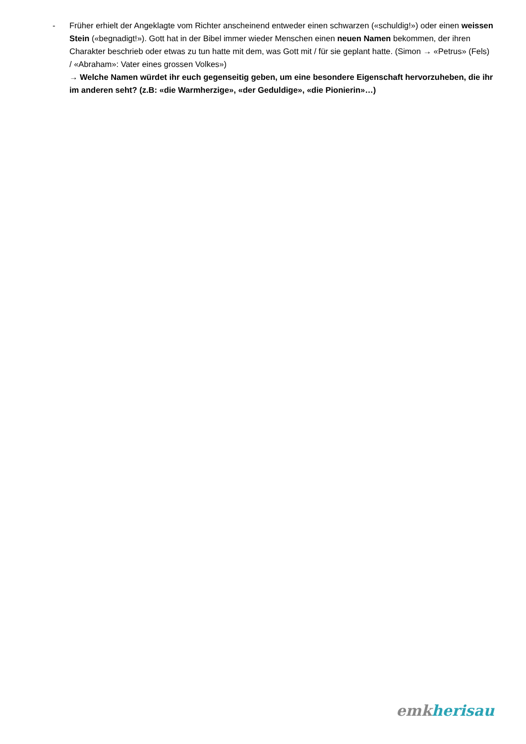- Früher erhielt der Angeklagte vom Richter anscheinend entweder einen schwarzen («schuldig!») oder einen weissen Stein («begnadigt!»). Gott hat in der Bibel immer wieder Menschen einen neuen Namen bekommen, der ihren Charakter beschrieb oder etwas zu tun hatte mit dem, was Gott mit / für sie geplant hatte. (Simon → «Petrus» (Fels) / «Abraham»: Vater eines grossen Volkes»)
→ Welche Namen würdet ihr euch gegenseitig geben, um eine besondere Eigenschaft hervorzuheben, die ihr im anderen seht? (z.B: «die Warmherzige», «der Geduldige», «die Pionierin»…)
emk herisau